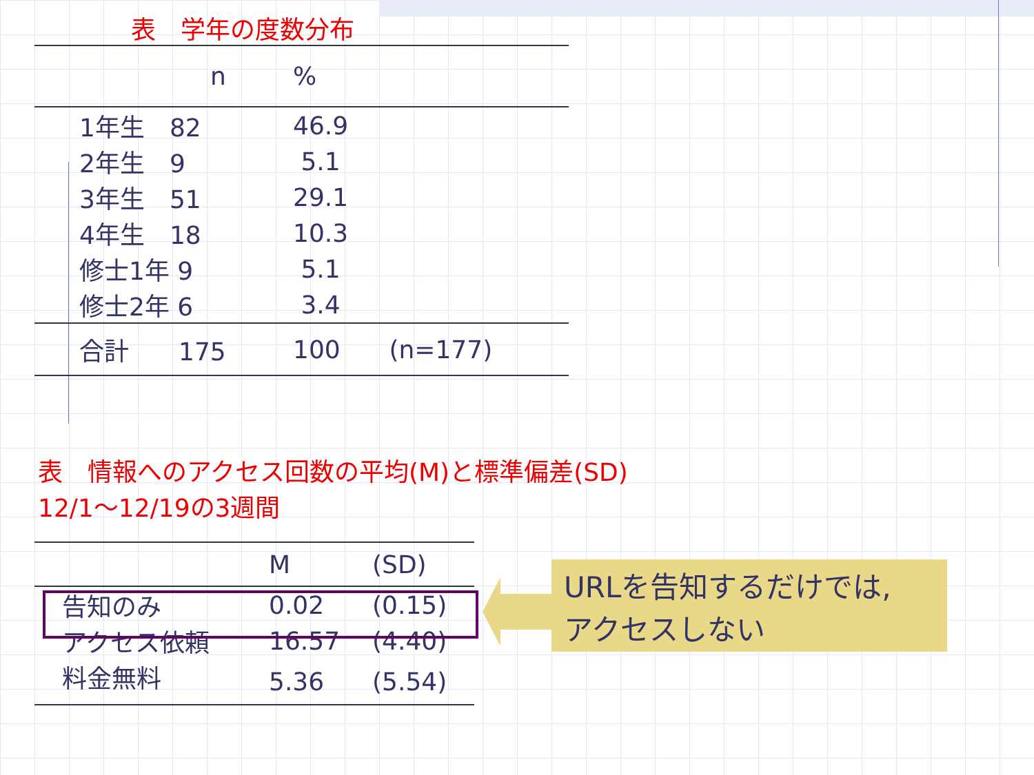表　学年の度数分布
| | n | % | |
| --- | --- | --- | --- |
| | 1年生 82 | 46.9 | |
| | 2年生 9 | 5.1 | |
| | 3年生 51 | 29.1 | |
| | 4年生 18 | 10.3 | |
| | 修士1年 9 | 5.1 | |
| | 修士2年 6 | 3.4 | |
| | 合計 175 | 100 | (n=177) |
表　情報へのアクセス回数の平均(M)と標準偏差(SD)
12/1～12/19の3週間
| | | M | (SD) |
| --- | --- | --- | --- |
| | 告知のみ | 0.02 | (0.15) |
| | アクセス依頼 | 16.57 | (4.40) |
| | 料金無料 | 5.36 | (5.54) |
URLを告知するだけでは,
アクセスしない